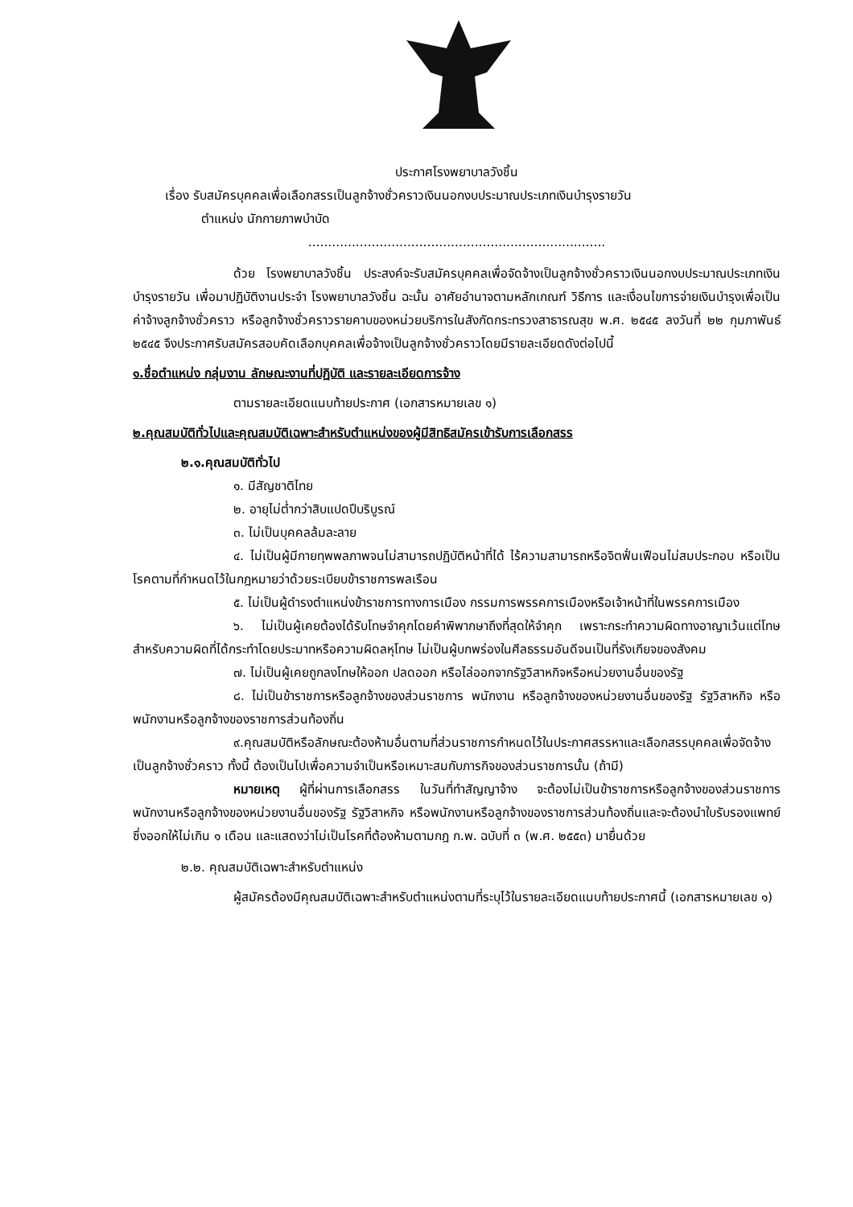ประกาศโรงพยาบาลวังชิ้น
เรื่อง รับสมัครบุคคลเพื่อเลือกสรรเป็นลูกจ้างชั่วคราวเงินนอกงบประมาณประเภทเงินบำรุงรายวัน
ตำแหน่ง นักกายภาพบำบัด
...........................................................................
ด้วย โรงพยาบาลวังชิ้น ประสงค์จะรับสมัครบุคคลเพื่อจัดจ้างเป็นลูกจ้างชั่วคราวเงินนอกงบประมาณประเภทเงินบำรุงรายวัน เพื่อมาปฏิบัติงานประจำ โรงพยาบาลวังชิ้น ฉะนั้น อาศัยอำนาจตามหลักเกณฑ์ วิธีการ และเงื่อนไขการจ่ายเงินบำรุงเพื่อเป็นค่าจ้างลูกจ้างชั่วคราว หรือลูกจ้างชั่วคราวรายคาบของหน่วยบริการในสังกัดกระทรวงสาธารณสุข พ.ศ. ๒๕๔๕ ลงวันที่ ๒๒ กุมภาพันธ์ ๒๕๔๕ จึงประกาศรับสมัครสอบคัดเลือกบุคคลเพื่อจ้างเป็นลูกจ้างชั่วคราวโดยมีรายละเอียดดังต่อไปนี้
๑.ชื่อตำแหน่ง กลุ่มงาน ลักษณะงานที่ปฏิบัติ และรายละเอียดการจ้าง
ตามรายละเอียดแนบท้ายประกาศ (เอกสารหมายเลข ๑)
๒.คุณสมบัติทั่วไปและคุณสมบัติเฉพาะสำหรับตำแหน่งของผู้มีสิทธิสมัครเข้ารับการเลือกสรร
๒.๑.คุณสมบัติทั่วไป
๑. มีสัญชาติไทย
๒. อายุไม่ต่ำกว่าสิบแปดปีบริบูรณ์
๓. ไม่เป็นบุคคลล้มละลาย
๔. ไม่เป็นผู้มีกายทุพพลภาพจนไม่สามารถปฏิบัติหน้าที่ได้ ไร้ความสามารถหรือจิตฟั่นเฟือนไม่สมประกอบ หรือเป็นโรคตามที่กำหนดไว้ในกฎหมายว่าด้วยระเบียบข้าราชการพลเรือน
๕. ไม่เป็นผู้ดำรงตำแหน่งข้าราชการทางการเมือง กรรมการพรรคการเมืองหรือเจ้าหน้าที่ในพรรคการเมือง
๖. ไม่เป็นผู้เคยต้องได้รับโทษจำคุกโดยคำพิพากษาถึงที่สุดให้จำคุก เพราะกระทำความผิดทางอาญาเว้นแต่โทษสำหรับความผิดที่ได้กระทำโดยประมาทหรือความผิดลหุโทษ ไม่เป็นผู้บกพร่องในศีลธรรมอันดีจนเป็นที่รังเกียจของสังคม
๗. ไม่เป็นผู้เคยถูกลงโทษให้ออก ปลดออก หรือไล่ออกจากรัฐวิสาหกิจหรือหน่วยงานอื่นของรัฐ
๘. ไม่เป็นข้าราชการหรือลูกจ้างของส่วนราชการ พนักงาน หรือลูกจ้างของหน่วยงานอื่นของรัฐ รัฐวิสาหกิจ หรือพนักงานหรือลูกจ้างของราชการส่วนท้องถิ่น
๙.คุณสมบัติหรือลักษณะต้องห้ามอื่นตามที่ส่วนราชการกำหนดไว้ในประกาศสรรหาและเลือกสรรบุคคลเพื่อจัดจ้างเป็นลูกจ้างชั่วคราว ทั้งนี้ ต้องเป็นไปเพื่อความจำเป็นหรือเหมาะสมกับภารกิจของส่วนราชการนั้น (ถ้ามี)
หมายเหตุ ผู้ที่ผ่านการเลือกสรร ในวันที่ทำสัญญาจ้าง จะต้องไม่เป็นข้าราชการหรือลูกจ้างของส่วนราชการ พนักงานหรือลูกจ้างของหน่วยงานอื่นของรัฐ รัฐวิสาหกิจ หรือพนักงานหรือลูกจ้างของราชการส่วนท้องถิ่นและจะต้องนำใบรับรองแพทย์ ซึ่งออกให้ไม่เกิน ๑ เดือน และแสดงว่าไม่เป็นโรคที่ต้องห้ามตามกฎ ก.พ. ฉบับที่ ๓ (พ.ศ. ๒๕๕๓) มายื่นด้วย
๒.๒. คุณสมบัติเฉพาะสำหรับตำแหน่ง
ผู้สมัครต้องมีคุณสมบัติเฉพาะสำหรับตำแหน่งตามที่ระบุไว้ในรายละเอียดแนบท้ายประกาศนี้ (เอกสารหมายเลข ๑)